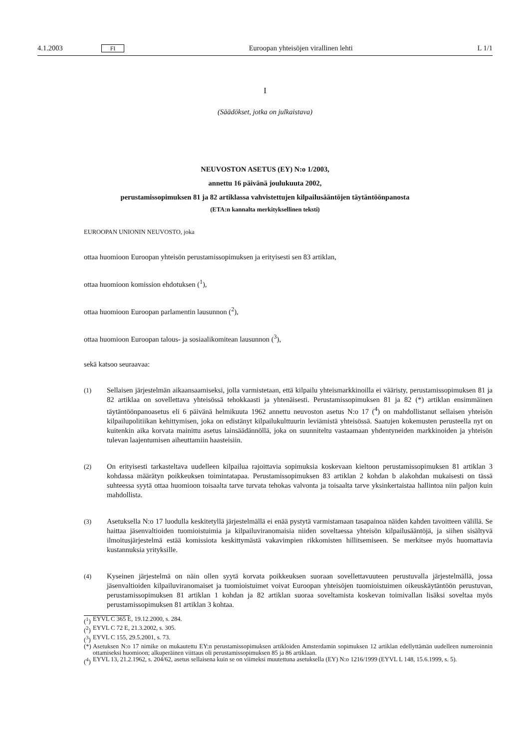4.1.2003 FI Euroopan yhteisöjen virallinen lehti L 1/1
I
(Säädökset, jotka on julkaistava)
NEUVOSTON ASETUS (EY) N:o 1/2003,
annettu 16 päivänä joulukuuta 2002,
perustamissopimuksen 81 ja 82 artiklassa vahvistettujen kilpailusääntöjen täytäntöönpanosta
(ETA:n kannalta merkityksellinen teksti)
EUROOPAN UNIONIN NEUVOSTO, joka
ottaa huomioon Euroopan yhteisön perustamissopimuksen ja erityisesti sen 83 artiklan,
ottaa huomioon komission ehdotuksen (<sup>1</sup>),
ottaa huomioon Euroopan parlamentin lausunnon (<sup>2</sup>),
ottaa huomioon Euroopan talous- ja sosiaalikomitean lausunnon (<sup>3</sup>),
sekä katsoo seuraavaa:
(1) Sellaisen järjestelmän aikaansaamiseksi, jolla varmistetaan, että kilpailu yhteismarkkinoilla ei vääristy, perustamissopimuksen 81 ja 82 artiklaa on sovellettava yhteisössä tehokkaasti ja yhtenäisesti. Perustamissopimuksen 81 ja 82 (*) artiklan ensimmäinen täytäntöönpanoasetus eli 6 päivänä helmikuuta 1962 annettu neuvoston asetus N:o 17 (<sup>4</sup>) on mahdollistanut sellaisen yhteisön kilpailupolitiikan kehittymisen, joka on edistänyt kilpailukulttuurin leviämistä yhteisössä. Saatujen kokemusten perusteella nyt on kuitenkin aika korvata mainittu asetus lainsäädännöllä, joka on suunniteltu vastaamaan yhdentyneiden markkinoiden ja yhteisön tulevan laajentumisen aiheuttamiin haasteisiin.
(2) On erityisesti tarkasteltava uudelleen kilpailua rajoittavia sopimuksia koskevaan kieltoon perustamissopimuksen 81 artiklan 3 kohdassa määrätyn poikkeuksen toimintatapaa. Perustamissopimuksen 83 artiklan 2 kohdan b alakohdan mukaisesti on tässä suhteessa syytä ottaa huomioon toisaalta tarve turvata tehokas valvonta ja toisaalta tarve yksinkertaistaa hallintoa niin paljon kuin mahdollista.
(3) Asetuksella N:o 17 luodulla keskitetyllä järjestelmällä ei enää pystytä varmistamaan tasapainoa näiden kahden tavoitteen välillä. Se haittaa jäsenvaltioiden tuomioistuimia ja kilpailuviranomaisia niiden soveltaessa yhteisön kilpailusääntöjä, ja siihen sisältyvä ilmoitusjärjestelmä estää komissiota keskittymästä vakavimpien rikkomisten hillitsemiseen. Se merkitsee myös huomattavia kustannuksia yrityksille.
(4) Kyseinen järjestelmä on näin ollen syytä korvata poikkeuksen suoraan sovellettavuuteen perustuvalla järjestelmällä, jossa jäsenvaltioiden kilpailuviranomaiset ja tuomioistuimet voivat Euroopan yhteisöjen tuomioistuimen oikeuskäytäntöön perustuvan, perustamissopimuksen 81 artiklan 1 kohdan ja 82 artiklan suoraa soveltamista koskevan toimivallan lisäksi soveltaa myös perustamissopimuksen 81 artiklan 3 kohtaa.
(<sup>1</sup>) EYVL C 365 E, 19.12.2000, s. 284.
(<sup>2</sup>) EYVL C 72 E, 21.3.2002, s. 305.
(<sup>3</sup>) EYVL C 155, 29.5.2001, s. 73.
(*) Asetuksen N:o 17 nimike on mukautettu EY:n perustamissopimuksen artikloiden Amsterdamin sopimuksen 12 artiklan edellyttämän uudelleen numeroinnin ottamiseksi huomioon; alkuperäinen viittaus oli perustamissopimuksen 85 ja 86 artiklaan.
(<sup>4</sup>) EYVL 13, 21.2.1962, s. 204/62, asetus sellaisena kuin se on viimeksi muutettuna asetuksella (EY) N:o 1216/1999 (EYVL L 148, 15.6.1999, s. 5).